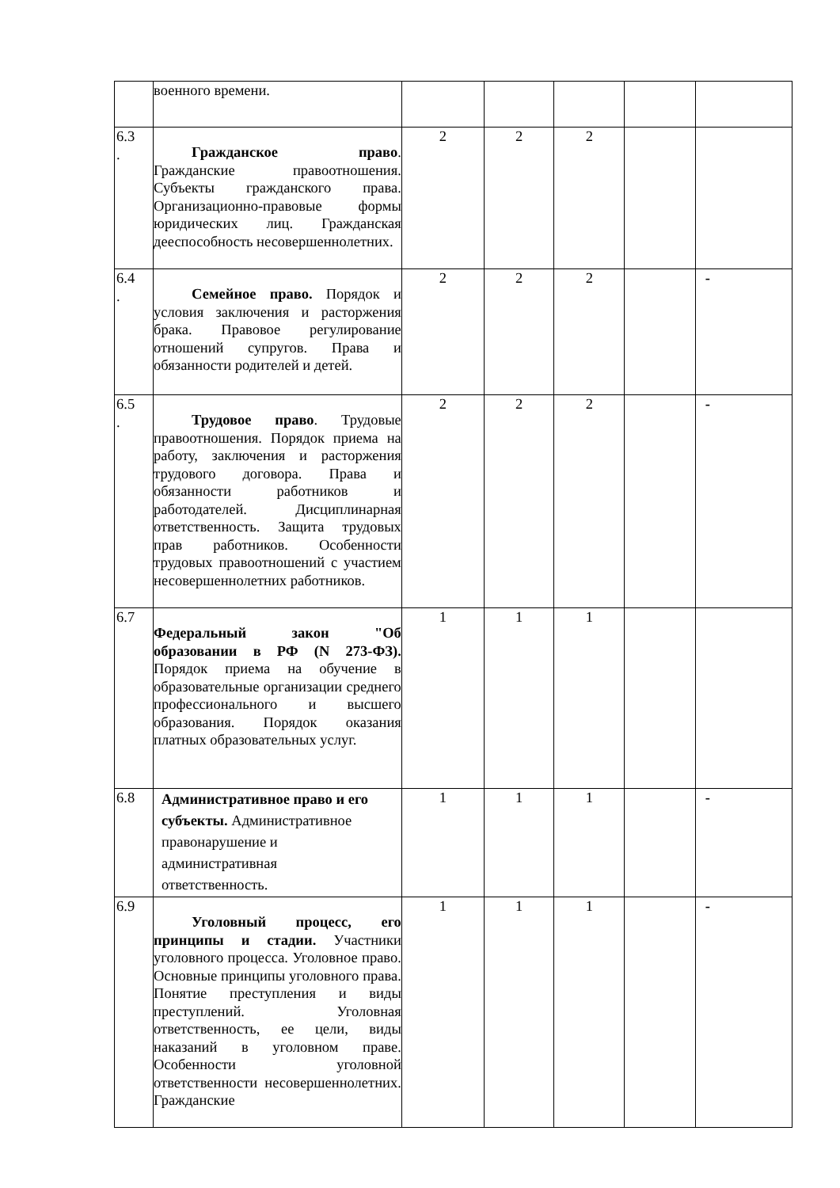| | военного времени. | | | | | |
| 6.3 . | Гражданское право . Гражданские правоотношения. Субъекты гражданского права. Организационно-правовые формы юридических лиц. Гражданская дееспособность несовершеннолетних. | 2 | 2 | 2 | | |
| 6.4 . | Семейное право. Порядок и условия заключения и расторжения брака. Правовое регулирование отношений супругов. Права и обязанности родителей и детей. | 2 | 2 | 2 | | - |
| 6.5 . | Трудовое право . Трудовые правоотношения. Порядок приема на работу, заключения и расторжения трудового договора. Права и обязанности работников и работодателей. Дисциплинарная ответственность. Защита трудовых прав работников. Особенности трудовых правоотношений с участием несовершеннолетних работников. | 2 | 2 | 2 | | - |
| 6.7 | Федеральный закон "Об образовании в РФ (N 273-ФЗ). Порядок приема на обучение в образовательные организации среднего профессионального и высшего образования. Порядок оказания платных образовательных услуг. | 1 | 1 | 1 | | |
| 6.8 | Административное право и его субъекты. Административное правонарушение и административная ответственность. | 1 | 1 | 1 | | - |
| 6.9 | Уголовный процесс, его принципы и стадии. Участники уголовного процесса. Уголовное право. Основные принципы уголовного права. Понятие преступления и виды преступлений. Уголовная ответственность, ее цели, виды наказаний в уголовном праве. Особенности уголовной ответственности несовершеннолетних. Гражданские | 1 | 1 | 1 | | - |